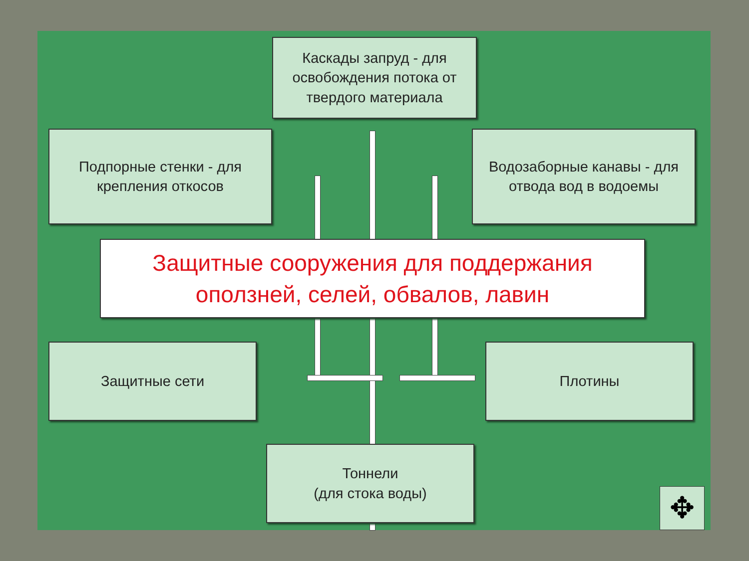Каскады запруд - для освобождения потока от твердого материала
Подпорные стенки - для крепления откосов
Водозаборные канавы - для отвода вод в водоемы
Защитные сооружения для поддержания оползней, селей, обвалов, лавин
Защитные сети Плотины
Тоннели
(для стока воды)
✥